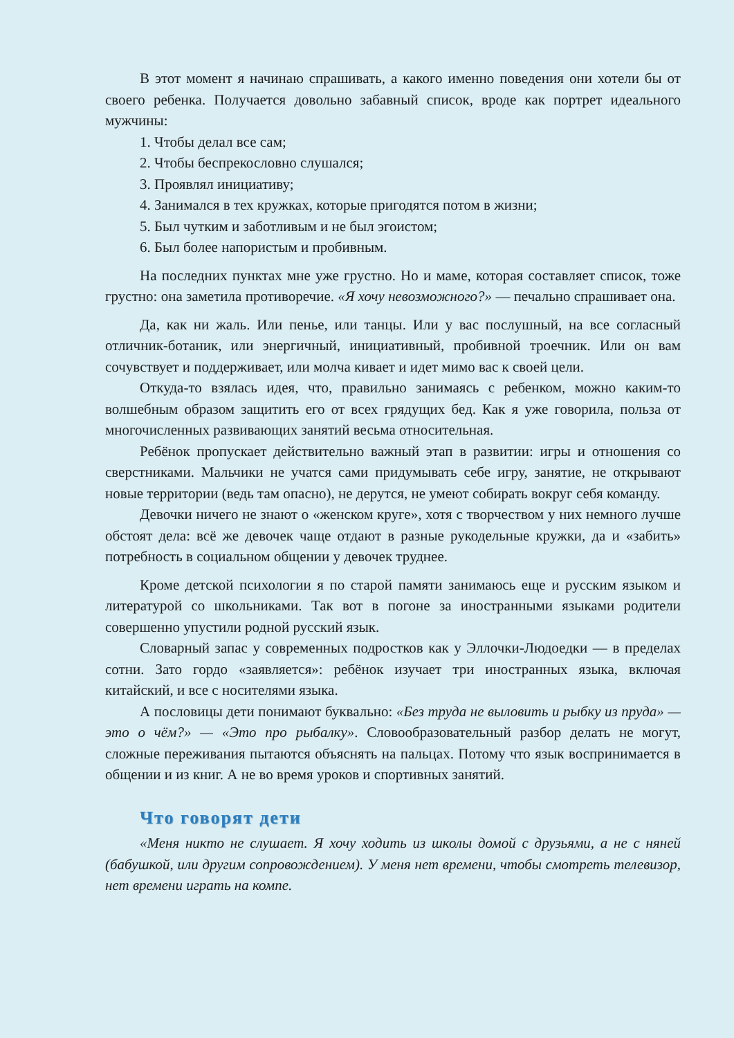В этот момент я начинаю спрашивать, а какого именно поведения они хотели бы от своего ребенка. Получается довольно забавный список, вроде как портрет идеального мужчины:
1. Чтобы делал все сам;
2. Чтобы беспрекословно слушался;
3. Проявлял инициативу;
4. Занимался в тех кружках, которые пригодятся потом в жизни;
5. Был чутким и заботливым и не был эгоистом;
6. Был более напористым и пробивным.
На последних пунктах мне уже грустно. Но и маме, которая составляет список, тоже грустно: она заметила противоречие. «Я хочу невозможного?» — печально спрашивает она.
Да, как ни жаль. Или пенье, или танцы. Или у вас послушный, на все согласный отличник-ботаник, или энергичный, инициативный, пробивной троечник. Или он вам сочувствует и поддерживает, или молча кивает и идет мимо вас к своей цели.
Откуда-то взялась идея, что, правильно занимаясь с ребенком, можно каким-то волшебным образом защитить его от всех грядущих бед. Как я уже говорила, польза от многочисленных развивающих занятий весьма относительная.
Ребёнок пропускает действительно важный этап в развитии: игры и отношения со сверстниками. Мальчики не учатся сами придумывать себе игру, занятие, не открывают новые территории (ведь там опасно), не дерутся, не умеют собирать вокруг себя команду.
Девочки ничего не знают о «женском круге», хотя с творчеством у них немного лучше обстоят дела: всё же девочек чаще отдают в разные рукодельные кружки, да и «забить» потребность в социальном общении у девочек труднее.
Кроме детской психологии я по старой памяти занимаюсь еще и русским языком и литературой со школьниками. Так вот в погоне за иностранными языками родители совершенно упустили родной русский язык.
Словарный запас у современных подростков как у Эллочки-Людоедки — в пределах сотни. Зато гордо «заявляется»: ребёнок изучает три иностранных языка, включая китайский, и все с носителями языка.
А пословицы дети понимают буквально: «Без труда не выловить и рыбку из пруда» — это о чём?» — «Это про рыбалку». Словообразовательный разбор делать не могут, сложные переживания пытаются объяснять на пальцах. Потому что язык воспринимается в общении и из книг. А не во время уроков и спортивных занятий.
Что говорят дети
«Меня никто не слушает. Я хочу ходить из школы домой с друзьями, а не с няней (бабушкой, или другим сопровождением). У меня нет времени, чтобы смотреть телевизор, нет времени играть на компе.